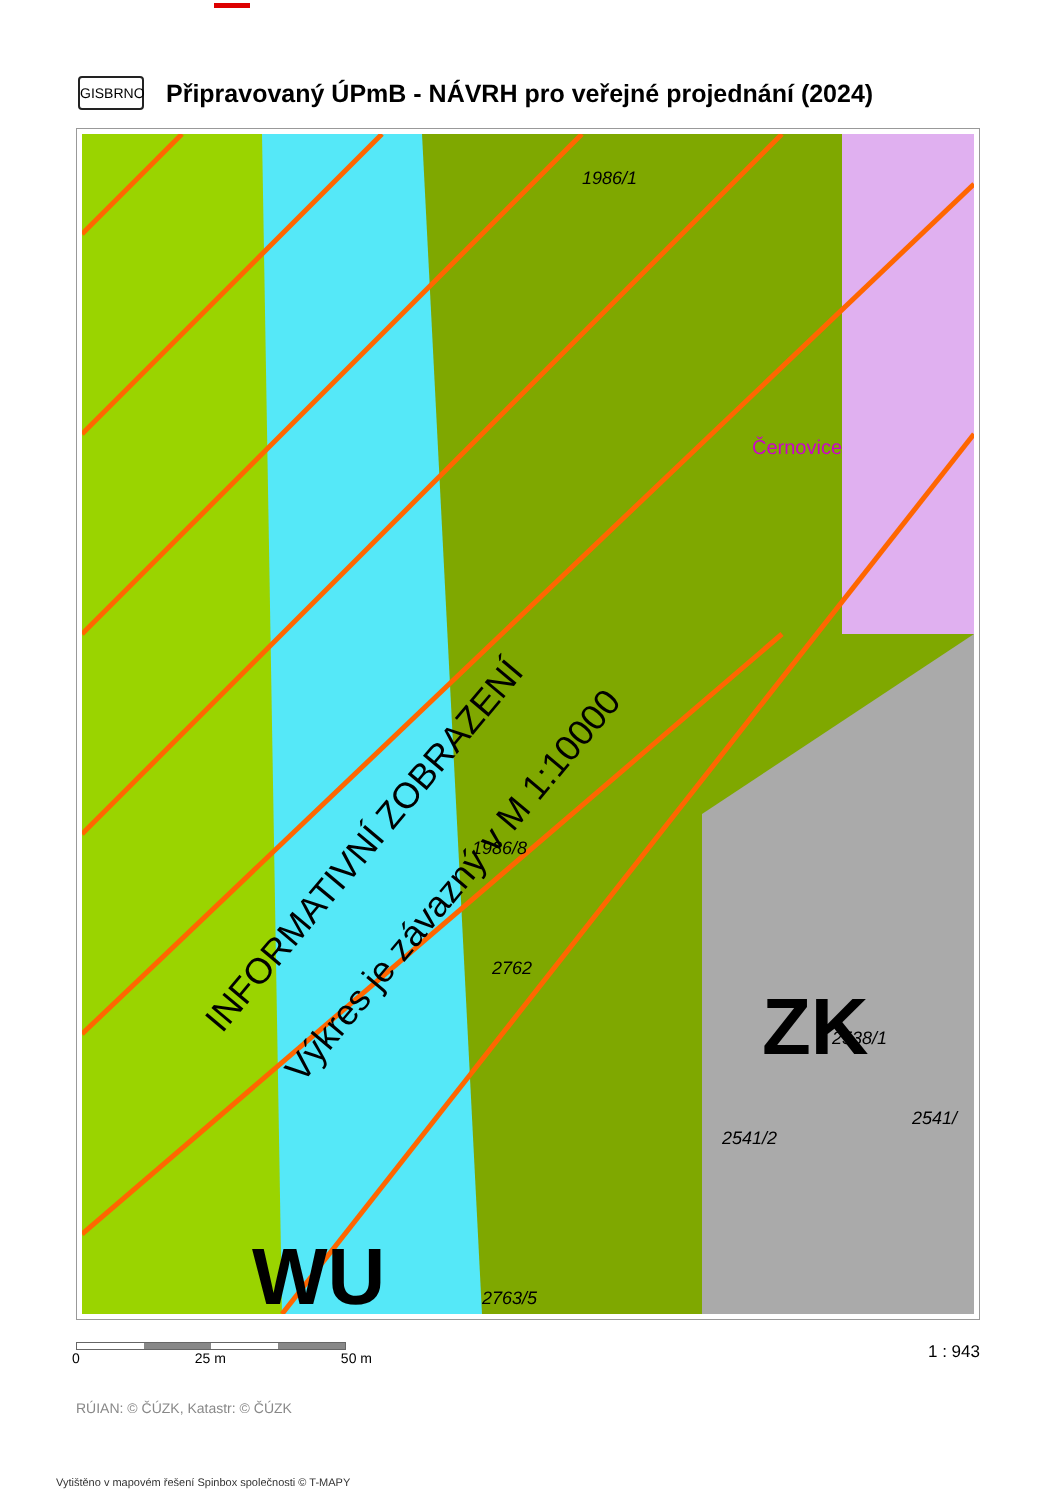GISBRNO
Připravovaný ÚPmB - NÁVRH pro veřejné projednání (2024)
1986/1
ZK
WU
Černovice
1986/8
2762
2538/1
2541/2
2541/
2763/5
INFORMATIVNÍ ZOBRAZENÍ
Výkres je závazný v M 1:10000
0 25 m 50 m
1 : 943
RÚIAN: © ČÚZK, Katastr: © ČÚZK
Vytištěno v mapovém řešení Spinbox společnosti © T-MAPY